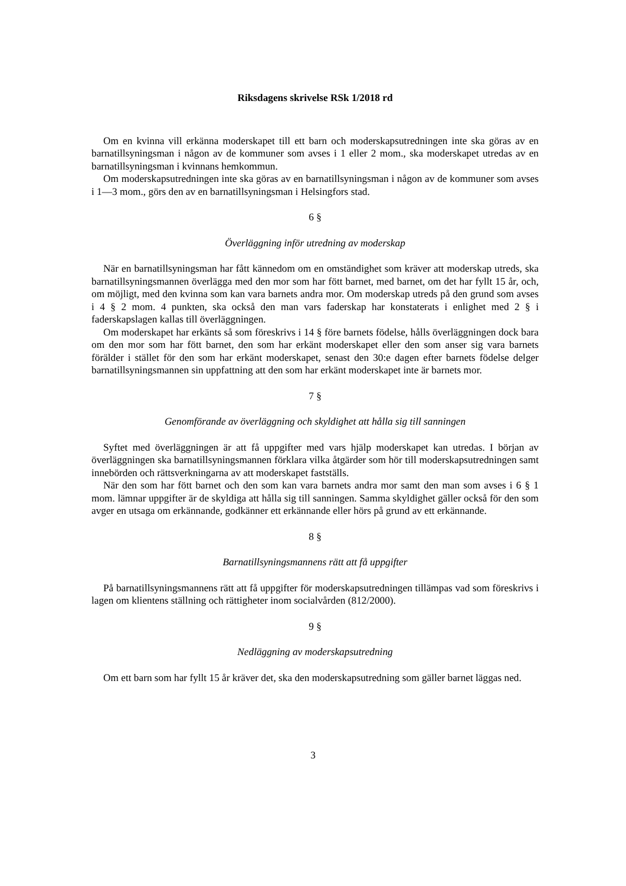Riksdagens skrivelse RSk 1/2018 rd
Om en kvinna vill erkänna moderskapet till ett barn och moderskapsutredningen inte ska göras av en barnatillsyningsman i någon av de kommuner som avses i 1 eller 2 mom., ska moderskapet utredas av en barnatillsyningsman i kvinnans hemkommun.
Om moderskapsutredningen inte ska göras av en barnatillsyningsman i någon av de kommuner som avses i 1—3 mom., görs den av en barnatillsyningsman i Helsingfors stad.
6 §
Överläggning inför utredning av moderskap
När en barnatillsyningsman har fått kännedom om en omständighet som kräver att moderskap utreds, ska barnatillsyningsmannen överlägga med den mor som har fött barnet, med barnet, om det har fyllt 15 år, och, om möjligt, med den kvinna som kan vara barnets andra mor. Om moderskap utreds på den grund som avses i 4 § 2 mom. 4 punkten, ska också den man vars faderskap har konstaterats i enlighet med 2 § i faderskapslagen kallas till överläggningen.
Om moderskapet har erkänts så som föreskrivs i 14 § före barnets födelse, hålls överläggningen dock bara om den mor som har fött barnet, den som har erkänt moderskapet eller den som anser sig vara barnets förälder i stället för den som har erkänt moderskapet, senast den 30:e dagen efter barnets födelse delger barnatillsyningsmannen sin uppfattning att den som har erkänt moderskapet inte är barnets mor.
7 §
Genomförande av överläggning och skyldighet att hålla sig till sanningen
Syftet med överläggningen är att få uppgifter med vars hjälp moderskapet kan utredas. I början av överläggningen ska barnatillsyningsmannen förklara vilka åtgärder som hör till moderskapsutredningen samt innebörden och rättsverkningarna av att moderskapet fastställs.
När den som har fött barnet och den som kan vara barnets andra mor samt den man som avses i 6 § 1 mom. lämnar uppgifter är de skyldiga att hålla sig till sanningen. Samma skyldighet gäller också för den som avger en utsaga om erkännande, godkänner ett erkännande eller hörs på grund av ett erkännande.
8 §
Barnatillsyningsmannens rätt att få uppgifter
På barnatillsyningsmannens rätt att få uppgifter för moderskapsutredningen tillämpas vad som föreskrivs i lagen om klientens ställning och rättigheter inom socialvården (812/2000).
9 §
Nedläggning av moderskapsutredning
Om ett barn som har fyllt 15 år kräver det, ska den moderskapsutredning som gäller barnet läggas ned.
3